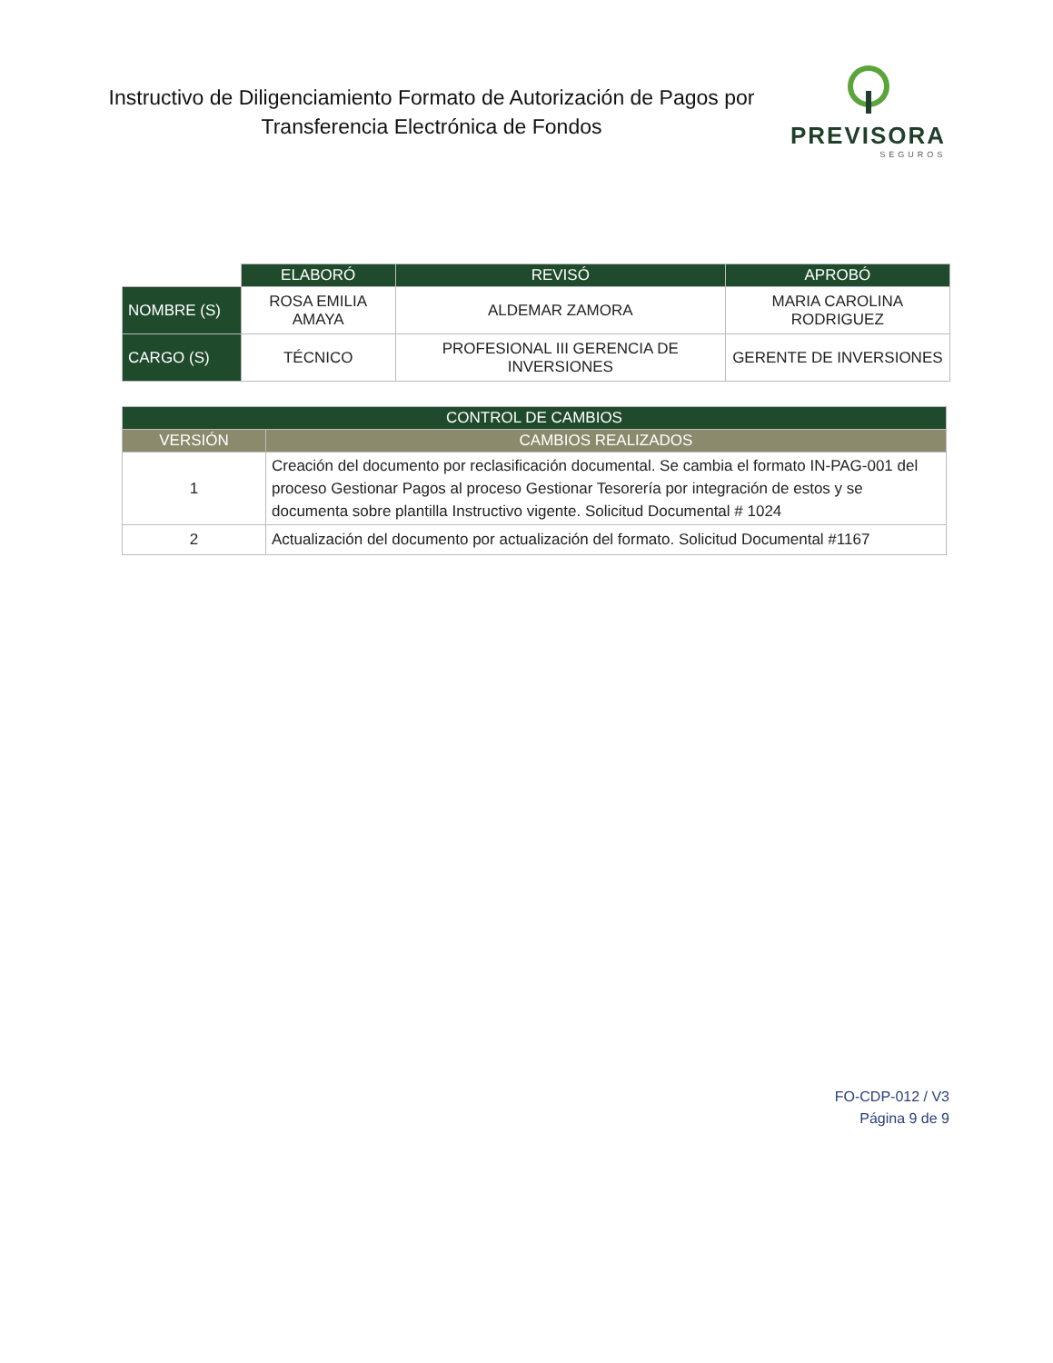Instructivo de Diligenciamiento Formato de Autorización de Pagos por Transferencia Electrónica de Fondos
PREVISORA
SEGUROS
| | ELABORÓ | REVISÓ | APROBÓ |
| NOMBRE (S) | ROSA EMILIA AMAYA | ALDEMAR ZAMORA | MARIA CAROLINA RODRIGUEZ |
| CARGO (S) | TÉCNICO | PROFESIONAL III GERENCIA DE INVERSIONES | GERENTE DE INVERSIONES |
| CONTROL DE CAMBIOS | |
| --- | --- |
| VERSIÓN | CAMBIOS REALIZADOS |
| 1 | Creación del documento por reclasificación documental. Se cambia el formato IN-PAG-001 del proceso Gestionar Pagos al proceso Gestionar Tesorería por integración de estos y se documenta sobre plantilla Instructivo vigente. Solicitud Documental # 1024 |
| 2 | Actualización del documento por actualización del formato. Solicitud Documental #1167 |
FO-CDP-012 / V3
Página 9 de 9